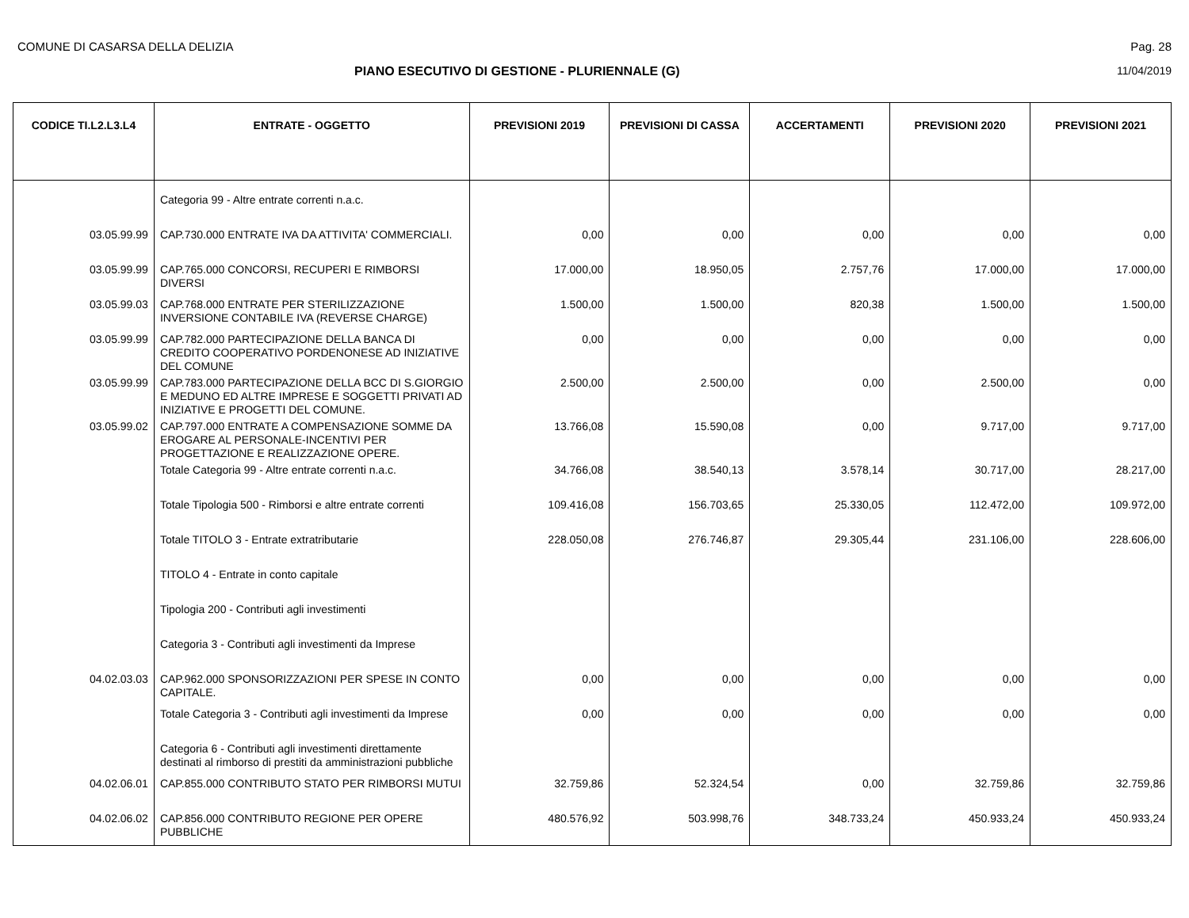COMUNE DI CASARSA DELLA DELIZIA Pag. 28
PIANO ESECUTIVO DI GESTIONE - PLURIENNALE (G)
11/04/2019
| CODICE TI.L2.L3.L4 | ENTRATE - OGGETTO | PREVISIONI 2019 | PREVISIONI DI CASSA | ACCERTAMENTI | PREVISIONI 2020 | PREVISIONI 2021 |
| --- | --- | --- | --- | --- | --- | --- |
| | Categoria 99 - Altre entrate correnti n.a.c. | | | | | |
| 03.05.99.99 | CAP.730.000 ENTRATE IVA DA ATTIVITA' COMMERCIALI. | 0,00 | 0,00 | 0,00 | 0,00 | 0,00 |
| 03.05.99.99 | CAP.765.000 CONCORSI, RECUPERI E RIMBORSI DIVERSI | 17.000,00 | 18.950,05 | 2.757,76 | 17.000,00 | 17.000,00 |
| 03.05.99.03 | CAP.768.000 ENTRATE PER STERILIZZAZIONE INVERSIONE CONTABILE IVA (REVERSE CHARGE) | 1.500,00 | 1.500,00 | 820,38 | 1.500,00 | 1.500,00 |
| 03.05.99.99 | CAP.782.000 PARTECIPAZIONE DELLA BANCA DI CREDITO COOPERATIVO PORDENONESE AD INIZIATIVE DEL COMUNE | 0,00 | 0,00 | 0,00 | 0,00 | 0,00 |
| 03.05.99.99 | CAP.783.000 PARTECIPAZIONE DELLA BCC DI S.GIORGIO E MEDUNO ED ALTRE IMPRESE E SOGGETTI PRIVATI AD INIZIATIVE E PROGETTI DEL COMUNE. | 2.500,00 | 2.500,00 | 0,00 | 2.500,00 | 0,00 |
| 03.05.99.02 | CAP.797.000 ENTRATE A COMPENSAZIONE SOMME DA EROGARE AL PERSONALE-INCENTIVI PER PROGETTAZIONE E REALIZZAZIONE OPERE. | 13.766,08 | 15.590,08 | 0,00 | 9.717,00 | 9.717,00 |
| | Totale Categoria 99 - Altre entrate correnti n.a.c. | 34.766,08 | 38.540,13 | 3.578,14 | 30.717,00 | 28.217,00 |
| | Totale Tipologia 500 - Rimborsi e altre entrate correnti | 109.416,08 | 156.703,65 | 25.330,05 | 112.472,00 | 109.972,00 |
| | Totale TITOLO 3 - Entrate extratributarie | 228.050,08 | 276.746,87 | 29.305,44 | 231.106,00 | 228.606,00 |
| | TITOLO 4 - Entrate in conto capitale | | | | | |
| | Tipologia 200 - Contributi agli investimenti | | | | | |
| | Categoria 3 - Contributi agli investimenti da Imprese | | | | | |
| 04.02.03.03 | CAP.962.000 SPONSORIZZAZIONI PER SPESE IN CONTO CAPITALE. | 0,00 | 0,00 | 0,00 | 0,00 | 0,00 |
| | Totale Categoria 3 - Contributi agli investimenti da Imprese | 0,00 | 0,00 | 0,00 | 0,00 | 0,00 |
| | Categoria 6 - Contributi agli investimenti direttamente destinati al rimborso di prestiti da amministrazioni pubbliche | | | | | |
| 04.02.06.01 | CAP.855.000 CONTRIBUTO STATO PER RIMBORSI MUTUI | 32.759,86 | 52.324,54 | 0,00 | 32.759,86 | 32.759,86 |
| 04.02.06.02 | CAP.856.000 CONTRIBUTO REGIONE PER OPERE PUBBLICHE | 480.576,92 | 503.998,76 | 348.733,24 | 450.933,24 | 450.933,24 |